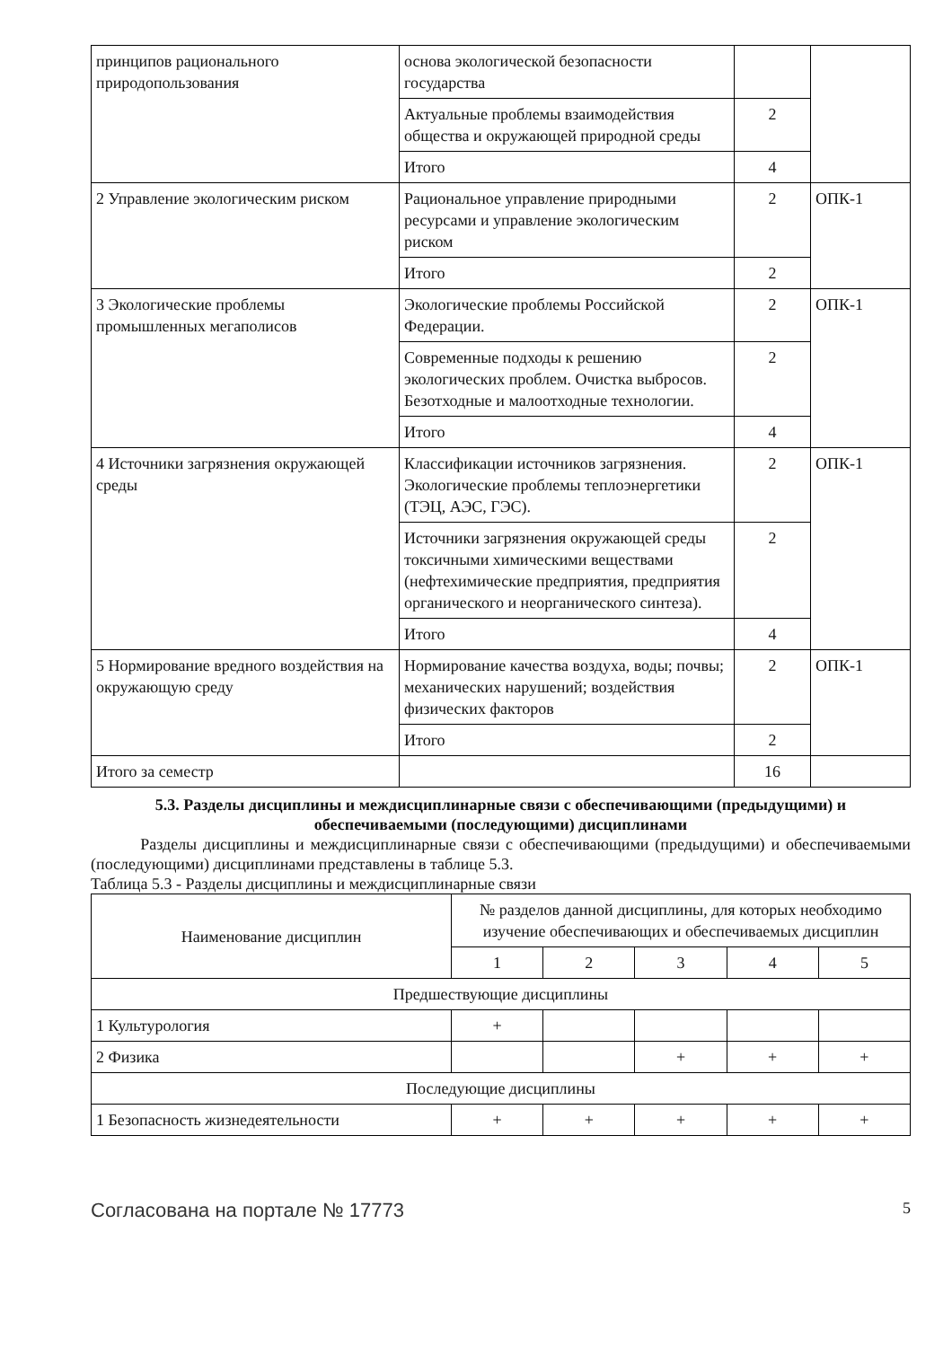| принципов рационального природопользования | основа экологической безопасности государства | | |
| | Актуальные проблемы взаимодействия общества и окружающей природной среды | 2 | |
| | Итого | 4 | |
| 2 Управление экологическим риском | Рациональное управление природными ресурсами и управление экологическим риском | 2 | ОПК-1 |
| | Итого | 2 | |
| 3 Экологические проблемы промышленных мегаполисов | Экологические проблемы Российской Федерации. | 2 | ОПК-1 |
| | Современные подходы к решению экологических проблем. Очистка выбросов. Безотходные и малоотходные технологии. | 2 | |
| | Итого | 4 | |
| 4 Источники загрязнения окружающей среды | Классификации источников загрязнения. Экологические проблемы теплоэнергетики (ТЭЦ, АЭС, ГЭС). | 2 | ОПК-1 |
| | Источники загрязнения окружающей среды токсичными химическими веществами (нефтехимические предприятия, предприятия органического и неорганического синтеза). | 2 | |
| | Итого | 4 | |
| 5 Нормирование вредного воздействия на окружающую среду | Нормирование качества воздуха, воды; почвы; механических нарушений; воздействия физических факторов | 2 | ОПК-1 |
| | Итого | 2 | |
| Итого за семестр | | 16 | |
5.3. Разделы дисциплины и междисциплинарные связи с обеспечивающими (предыдущими) и обеспечиваемыми (последующими) дисциплинами
Разделы дисциплины и междисциплинарные связи с обеспечивающими (предыдущими) и обеспечиваемыми (последующими) дисциплинами представлены в таблице 5.3.
Таблица 5.3 - Разделы дисциплины и междисциплинарные связи
| Наименование дисциплин | № разделов данной дисциплины, для которых необходимо изучение обеспечивающих и обеспечиваемых дисциплин | | | | |
| --- | --- | --- | --- | --- | --- |
| | 1 | 2 | 3 | 4 | 5 |
| Предшествующие дисциплины | | | | | |
| 1 Культурология | + | | | | |
| 2 Физика | | | + | + | + |
| Последующие дисциплины | | | | | |
| 1 Безопасность жизнедеятельности | + | + | + | + | + |
Согласована на портале № 17773 5